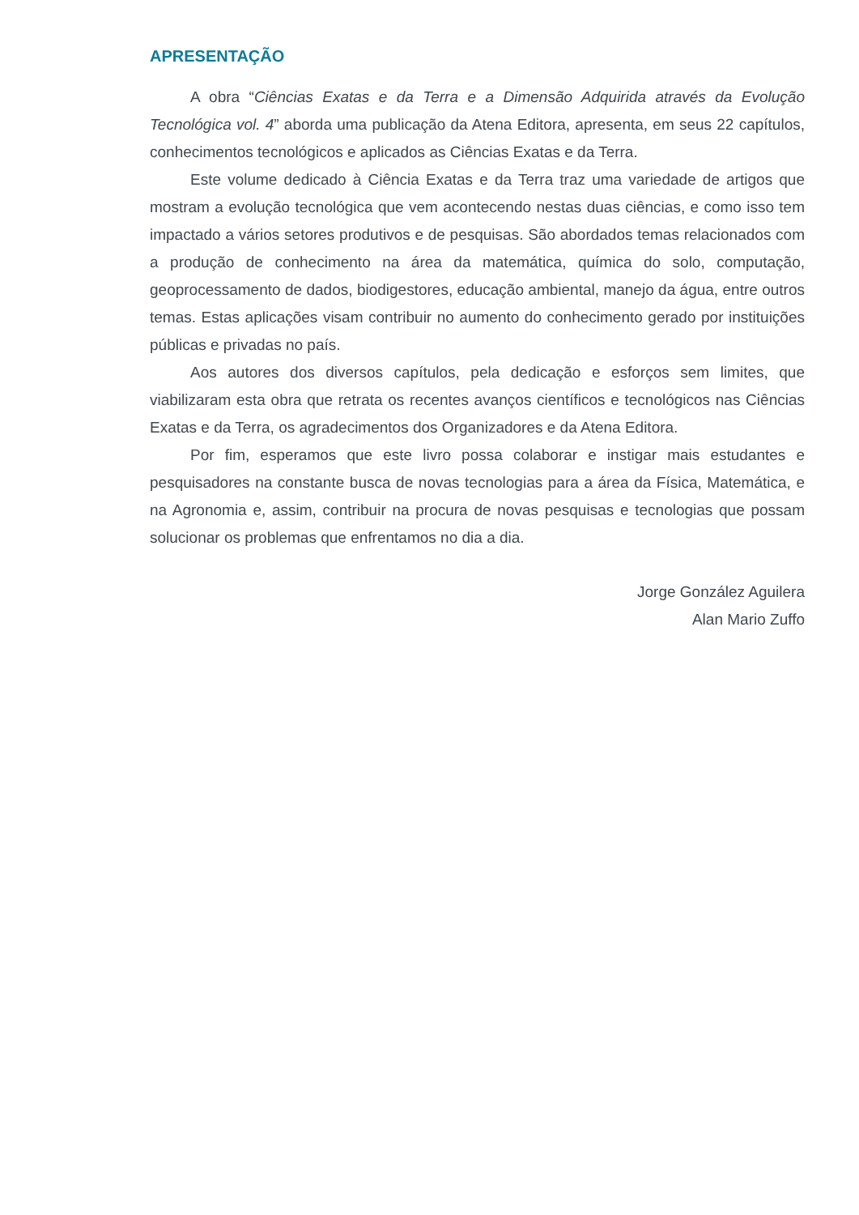APRESENTAÇÃO
A obra “Ciências Exatas e da Terra e a Dimensão Adquirida através da Evolução Tecnológica vol. 4” aborda uma publicação da Atena Editora, apresenta, em seus 22 capítulos, conhecimentos tecnológicos e aplicados as Ciências Exatas e da Terra.
Este volume dedicado à Ciência Exatas e da Terra traz uma variedade de artigos que mostram a evolução tecnológica que vem acontecendo nestas duas ciências, e como isso tem impactado a vários setores produtivos e de pesquisas. São abordados temas relacionados com a produção de conhecimento na área da matemática, química do solo, computação, geoprocessamento de dados, biodigestores, educação ambiental, manejo da água, entre outros temas. Estas aplicações visam contribuir no aumento do conhecimento gerado por instituições públicas e privadas no país.
Aos autores dos diversos capítulos, pela dedicação e esforços sem limites, que viabilizaram esta obra que retrata os recentes avanços científicos e tecnológicos nas Ciências Exatas e da Terra, os agradecimentos dos Organizadores e da Atena Editora.
Por fim, esperamos que este livro possa colaborar e instigar mais estudantes e pesquisadores na constante busca de novas tecnologias para a área da Física, Matemática, e na Agronomia e, assim, contribuir na procura de novas pesquisas e tecnologias que possam solucionar os problemas que enfrentamos no dia a dia.
Jorge González Aguilera
Alan Mario Zuffo